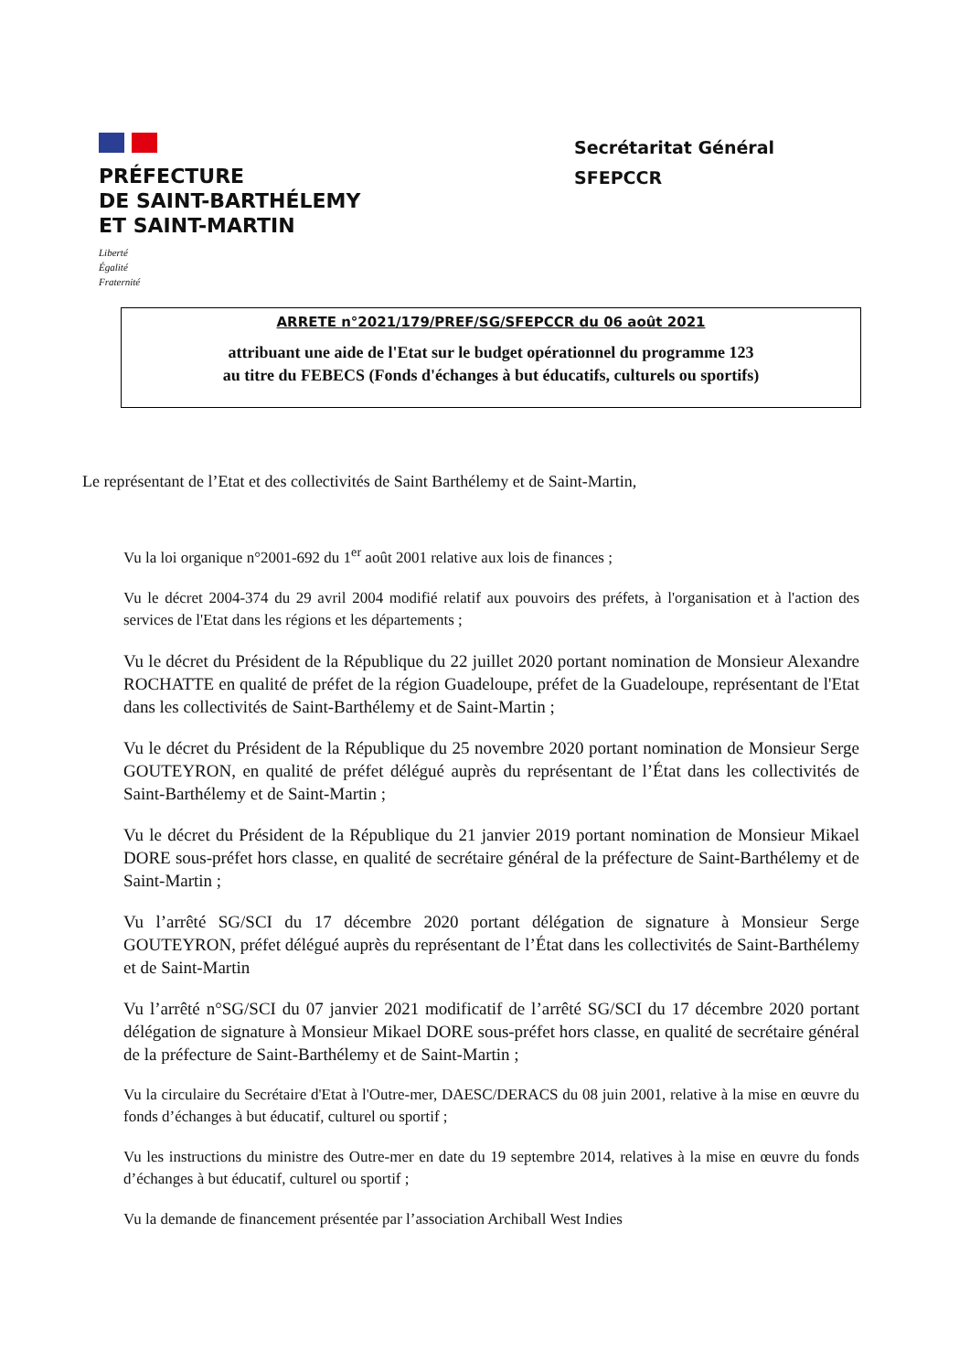PRÉFECTURE
DE SAINT-BARTHÉLEMY
ET SAINT-MARTIN
Liberté
Égalité
Fraternité
Secrétaritat Général
SFEPCCR
ARRETE n°2021/179/PREF/SG/SFEPCCR du 06 août 2021
attribuant une aide de l'Etat sur le budget opérationnel du programme 123
au titre du FEBECS (Fonds d'échanges à but éducatifs, culturels ou sportifs)
Le représentant de l’Etat et des collectivités de Saint Barthélemy et de Saint-Martin,
Vu la loi organique n°2001-692 du 1<sup>er</sup> août 2001 relative aux lois de finances ;
Vu le décret 2004-374 du 29 avril 2004 modifié relatif aux pouvoirs des préfets, à l'organisation et à l'action des services de l'Etat dans les régions et les départements ;
Vu le décret du Président de la République du 22 juillet 2020 portant nomination de Monsieur Alexandre ROCHATTE en qualité de préfet de la région Guadeloupe, préfet de la Guadeloupe, représentant de l'Etat dans les collectivités de Saint-Barthélemy et de Saint-Martin ;
Vu le décret du Président de la République du 25 novembre 2020 portant nomination de Monsieur Serge GOUTEYRON, en qualité de préfet délégué auprès du représentant de l’État dans les collectivités de Saint-Barthélemy et de Saint-Martin ;
Vu le décret du Président de la République du 21 janvier 2019 portant nomination de Monsieur Mikael DORE sous-préfet hors classe, en qualité de secrétaire général de la préfecture de Saint-Barthélemy et de Saint-Martin ;
Vu l’arrêté SG/SCI du 17 décembre 2020 portant délégation de signature à Monsieur Serge GOUTEYRON, préfet délégué auprès du représentant de l’État dans les collectivités de Saint-Barthélemy et de Saint-Martin
Vu l’arrêté n°SG/SCI du 07 janvier 2021 modificatif de l’arrêté SG/SCI du 17 décembre 2020 portant délégation de signature à Monsieur Mikael DORE sous-préfet hors classe, en qualité de secrétaire général de la préfecture de Saint-Barthélemy et de Saint-Martin ;
Vu la circulaire du Secrétaire d'Etat à l'Outre-mer, DAESC/DERACS du 08 juin 2001, relative à la mise en œuvre du fonds d’échanges à but éducatif, culturel ou sportif ;
Vu les instructions du ministre des Outre-mer en date du 19 septembre 2014, relatives à la mise en œuvre du fonds d’échanges à but éducatif, culturel ou sportif ;
Vu la demande de financement présentée par l’association Archiball West Indies